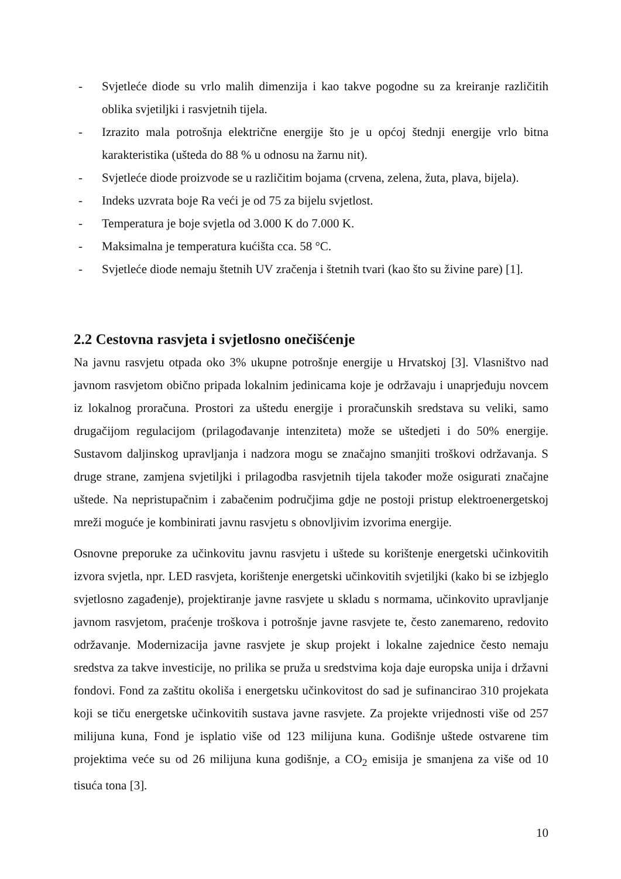- Svjetleće diode su vrlo malih dimenzija i kao takve pogodne su za kreiranje različitih oblika svjetiljki i rasvjetnih tijela.
- Izrazito mala potrošnja električne energije što je u općoj štednji energije vrlo bitna karakteristika (ušteda do 88 % u odnosu na žarnu nit).
- Svjetleće diode proizvode se u različitim bojama (crvena, zelena, žuta, plava, bijela).
- Indeks uzvrata boje Ra veći je od 75 za bijelu svjetlost.
- Temperatura je boje svjetla od 3.000 K do 7.000 K.
- Maksimalna je temperatura kućišta cca. 58 °C.
- Svjetleće diode nemaju štetnih UV zračenja i štetnih tvari (kao što su živine pare) [1].
2.2 Cestovna rasvjeta i svjetlosno onečišćenje
Na javnu rasvjetu otpada oko 3% ukupne potrošnje energije u Hrvatskoj [3]. Vlasništvo nad javnom rasvjetom obično pripada lokalnim jedinicama koje je održavaju i unaprjeđuju novcem iz lokalnog proračuna. Prostori za uštedu energije i proračunskih sredstava su veliki, samo drugačijom regulacijom (prilagođavanje intenziteta) može se uštedjeti i do 50% energije. Sustavom daljinskog upravljanja i nadzora mogu se značajno smanjiti troškovi održavanja. S druge strane, zamjena svjetiljki i prilagodba rasvjetnih tijela također može osigurati značajne uštede. Na nepristupačnim i zabačenim područjima gdje ne postoji pristup elektroenergetskoj mreži moguće je kombinirati javnu rasvjetu s obnovljivim izvorima energije.
Osnovne preporuke za učinkovitu javnu rasvjetu i uštede su korištenje energetski učinkovitih izvora svjetla, npr. LED rasvjeta, korištenje energetski učinkovitih svjetiljki (kako bi se izbjeglo svjetlosno zagađenje), projektiranje javne rasvjete u skladu s normama, učinkovito upravljanje javnom rasvjetom, praćenje troškova i potrošnje javne rasvjete te, često zanemareno, redovito održavanje. Modernizacija javne rasvjete je skup projekt i lokalne zajednice često nemaju sredstva za takve investicije, no prilika se pruža u sredstvima koja daje europska unija i državni fondovi. Fond za zaštitu okoliša i energetsku učinkovitost do sad je sufinancirao 310 projekata koji se tiču energetske učinkovitih sustava javne rasvjete. Za projekte vrijednosti više od 257 milijuna kuna, Fond je isplatio više od 123 milijuna kuna. Godišnje uštede ostvarene tim projektima veće su od 26 milijuna kuna godišnje, a CO<sub>2</sub> emisija je smanjena za više od 10 tisuća tona [3].
10